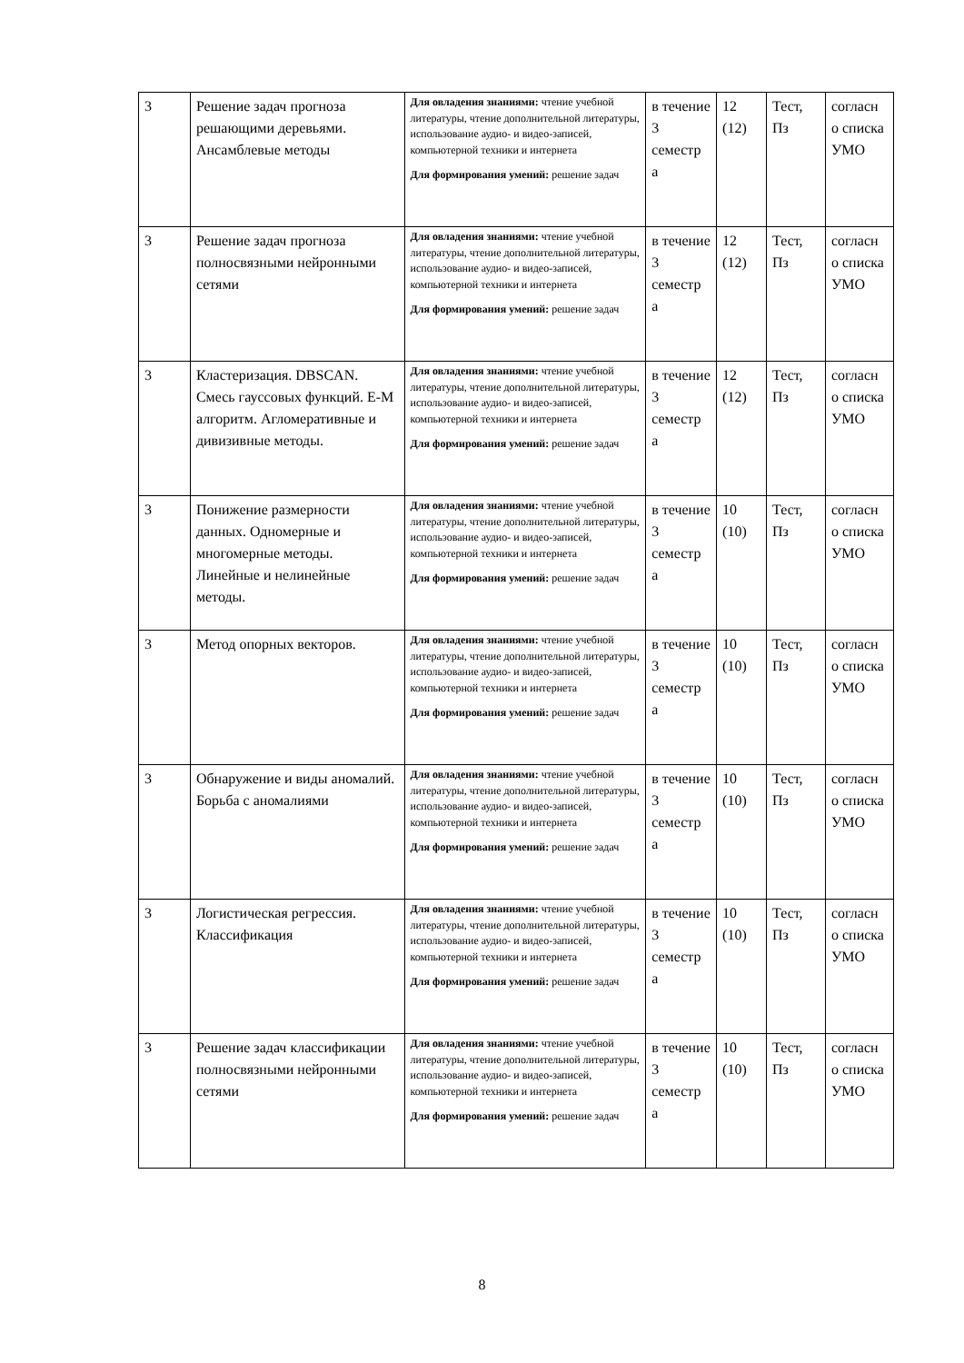| 3 | Решение задач прогноза решающими деревьями. Ансамблевые методы | Для овладения знаниями: чтение учебной литературы, чтение дополнительной литературы, использование аудио- и видео-записей, компьютерной техники и интернета Для формирования умений: решение задач | в течение 3 семестр а | 12 (12) | Тест, Пз | согласн о списка УМО |
| 3 | Решение задач прогноза полносвязными нейронными сетями | Для овладения знаниями: чтение учебной литературы, чтение дополнительной литературы, использование аудио- и видео-записей, компьютерной техники и интернета Для формирования умений: решение задач | в течение 3 семестр а | 12 (12) | Тест, Пз | согласн о списка УМО |
| 3 | Кластеризация. DBSCAN. Смесь гауссовых функций. E-M алгоритм. Агломеративные и дивизивные методы. | Для овладения знаниями: чтение учебной литературы, чтение дополнительной литературы, использование аудио- и видео-записей, компьютерной техники и интернета Для формирования умений: решение задач | в течение 3 семестр а | 12 (12) | Тест, Пз | согласн о списка УМО |
| 3 | Понижение размерности данных. Одномерные и многомерные методы. Линейные и нелинейные методы. | Для овладения знаниями: чтение учебной литературы, чтение дополнительной литературы, использование аудио- и видео-записей, компьютерной техники и интернета Для формирования умений: решение задач | в течение 3 семестр а | 10 (10) | Тест, Пз | согласн о списка УМО |
| 3 | Метод опорных векторов. | Для овладения знаниями: чтение учебной литературы, чтение дополнительной литературы, использование аудио- и видео-записей, компьютерной техники и интернета Для формирования умений: решение задач | в течение 3 семестр а | 10 (10) | Тест, Пз | согласн о списка УМО |
| 3 | Обнаружение и виды аномалий. Борьба с аномалиями | Для овладения знаниями: чтение учебной литературы, чтение дополнительной литературы, использование аудио- и видео-записей, компьютерной техники и интернета Для формирования умений: решение задач | в течение 3 семестр а | 10 (10) | Тест, Пз | согласн о списка УМО |
| 3 | Логистическая регрессия. Классификация | Для овладения знаниями: чтение учебной литературы, чтение дополнительной литературы, использование аудио- и видео-записей, компьютерной техники и интернета Для формирования умений: решение задач | в течение 3 семестр а | 10 (10) | Тест, Пз | согласн о списка УМО |
| 3 | Решение задач классификации полносвязными нейронными сетями | Для овладения знаниями: чтение учебной литературы, чтение дополнительной литературы, использование аудио- и видео-записей, компьютерной техники и интернета Для формирования умений: решение задач | в течение 3 семестр а | 10 (10) | Тест, Пз | согласн о списка УМО |
8